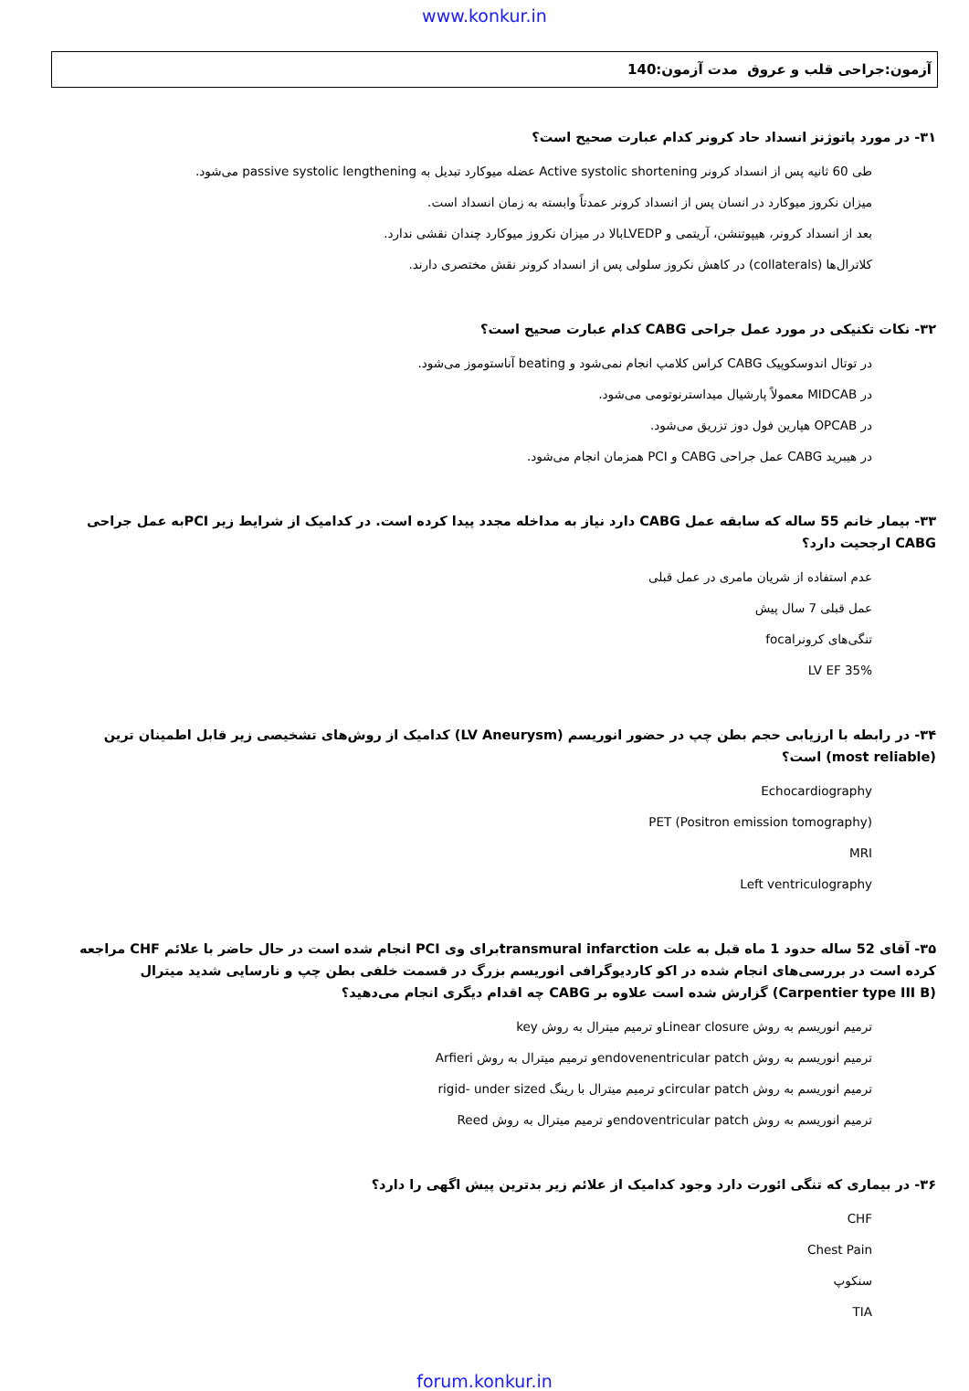www.konkur.in
آزمون:جراحی قلب و عروق مدت آزمون:140
۳۱- در مورد پاتوژنز انسداد حاد کرونر کدام عبارت صحیح است؟
طی 60 ثانیه پس از انسداد کرونر Active systolic shortening عضله میوکارد تبدیل به passive systolic lengthening می‌شود.
میزان نکروز میوکارد در انسان پس از انسداد کرونر عمدتاً وابسته به زمان انسداد است.
بعد از انسداد کرونر، هیپوتنشن، آریتمی و LVEDPبالا در میزان نکروز میوکارد چندان نقشی ندارد.
کلاترال‌ها (collaterals) در کاهش نکروز سلولی پس از انسداد کرونر نقش مختصری دارند.
۳۲- نکات تکنیکی در مورد عمل جراحی CABG کدام عبارت صحیح است؟
در توتال اندوسکوپیک CABG کراس کلامپ انجام نمی‌شود و beating آناستوموز می‌شود.
در MIDCAB معمولاً پارشیال میداسترنوتومی می‌شود.
در OPCAB هپارین فول دوز تزریق می‌شود.
در هیبرید CABG عمل جراحی CABG و PCI همزمان انجام می‌شود.
۳۳- بیمار خانم 55 ساله که سابقه عمل CABG دارد نیاز به مداخله مجدد پیدا کرده است. در کدامیک از شرایط زیر PCIبه عمل جراحی CABG ارجحیت دارد؟
عدم استفاده از شریان مامری در عمل قبلی
عمل قبلی 7 سال پیش
تنگی‌های کرونرfocal
LV EF 35%
۳۴- در رابطه با ارزیابی حجم بطن چپ در حضور انوریسم (LV Aneurysm) کدامیک از روش‌های تشخیصی زیر قابل اطمینان ترین (most reliable) است؟
Echocardiography
(Positron emission tomography) PET
MRI
Left ventriculography
۳۵- آقای 52 ساله حدود 1 ماه قبل به علت transmural infarctionبرای وی PCI انجام شده است در حال حاضر با علائم CHF مراجعه کرده است در بررسی‌های انجام شده در اکو کاردیوگرافی انوریسم بزرگ در قسمت خلفی بطن چپ و نارسایی شدید میترال (Carpentier type III B) گزارش شده است علاوه بر CABG چه اقدام دیگری انجام می‌دهید؟
ترمیم انوریسم به روش Linear closureو ترمیم میترال به روش key
ترمیم انوریسم به روش endovenentricular patchو ترمیم میترال به روش Arfieri
ترمیم انوریسم به روش circular patchو ترمیم میترال با رینگ rigid- under sized
ترمیم انوریسم به روش endoventricular patchو ترمیم میترال به روش Reed
۳۶- در بیماری که تنگی ائورت دارد وجود کدامیک از علائم زیر بدترین پیش اگهی را دارد؟
CHF
Chest Pain
سنکوپ
TIA
forum.konkur.in